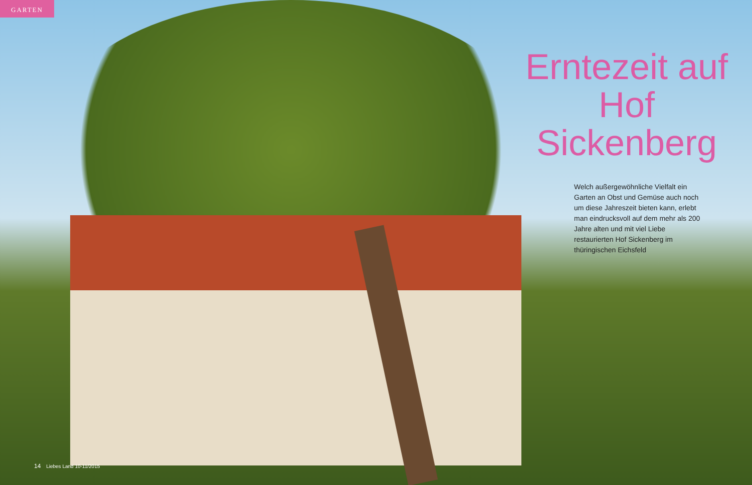GARTEN
Erntezeit auf
Hof Sickenberg
Welch außergewöhnliche Vielfalt ein Garten an Obst und Gemüse auch noch um diese Jahreszeit bieten kann, erlebt man eindrucksvoll auf dem mehr als 200 Jahre alten und mit viel Liebe restaurierten Hof Sickenberg im thüringischen Eichsfeld
14 Liebes Land 10-11/2015